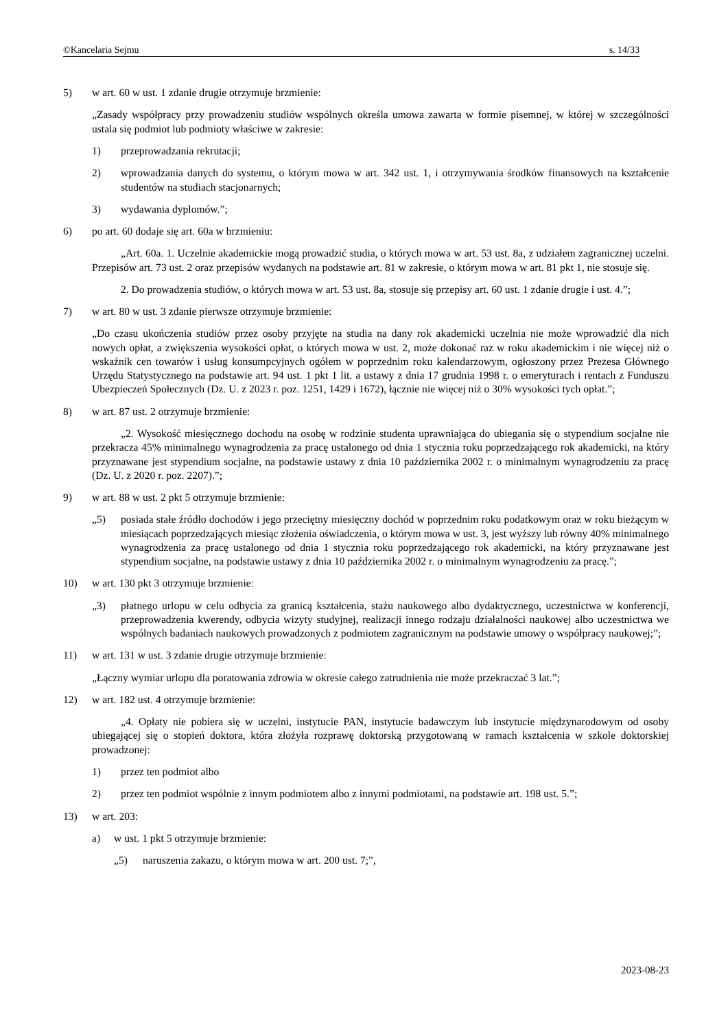©Kancelaria Sejmu s. 14/33
5) w art. 60 w ust. 1 zdanie drugie otrzymuje brzmienie:
„Zasady współpracy przy prowadzeniu studiów wspólnych określa umowa zawarta w formie pisemnej, w której w szczególności ustala się podmiot lub podmioty właściwe w zakresie:
1) przeprowadzania rekrutacji;
2) wprowadzania danych do systemu, o którym mowa w art. 342 ust. 1, i otrzymywania środków finansowych na kształcenie studentów na studiach stacjonarnych;
3) wydawania dyplomów.”;
6) po art. 60 dodaje się art. 60a w brzmieniu:
„Art. 60a. 1. Uczelnie akademickie mogą prowadzić studia, o których mowa w art. 53 ust. 8a, z udziałem zagranicznej uczelni. Przepisów art. 73 ust. 2 oraz przepisów wydanych na podstawie art. 81 w zakresie, o którym mowa w art. 81 pkt 1, nie stosuje się.
2. Do prowadzenia studiów, o których mowa w art. 53 ust. 8a, stosuje się przepisy art. 60 ust. 1 zdanie drugie i ust. 4.”;
7) w art. 80 w ust. 3 zdanie pierwsze otrzymuje brzmienie:
„Do czasu ukończenia studiów przez osoby przyjęte na studia na dany rok akademicki uczelnia nie może wprowadzić dla nich nowych opłat, a zwiększenia wysokości opłat, o których mowa w ust. 2, może dokonać raz w roku akademickim i nie więcej niż o wskaźnik cen towarów i usług konsumpcyjnych ogółem w poprzednim roku kalendarzowym, ogłoszony przez Prezesa Głównego Urzędu Statystycznego na podstawie art. 94 ust. 1 pkt 1 lit. a ustawy z dnia 17 grudnia 1998 r. o emeryturach i rentach z Funduszu Ubezpieczeń Społecznych (Dz. U. z 2023 r. poz. 1251, 1429 i 1672), łącznie nie więcej niż o 30% wysokości tych opłat.”;
8) w art. 87 ust. 2 otrzymuje brzmienie:
„2. Wysokość miesięcznego dochodu na osobę w rodzinie studenta uprawniająca do ubiegania się o stypendium socjalne nie przekracza 45% minimalnego wynagrodzenia za pracę ustalonego od dnia 1 stycznia roku poprzedzającego rok akademicki, na który przyznawane jest stypendium socjalne, na podstawie ustawy z dnia 10 października 2002 r. o minimalnym wynagrodzeniu za pracę (Dz. U. z 2020 r. poz. 2207).”;
9) w art. 88 w ust. 2 pkt 5 otrzymuje brzmienie:
„5) posiada stałe źródło dochodów i jego przeciętny miesięczny dochód w poprzednim roku podatkowym oraz w roku bieżącym w miesiącach poprzedzających miesiąc złożenia oświadczenia, o którym mowa w ust. 3, jest wyższy lub równy 40% minimalnego wynagrodzenia za pracę ustalonego od dnia 1 stycznia roku poprzedzającego rok akademicki, na który przyznawane jest stypendium socjalne, na podstawie ustawy z dnia 10 października 2002 r. o minimalnym wynagrodzeniu za pracę.”;
10) w art. 130 pkt 3 otrzymuje brzmienie:
„3) płatnego urlopu w celu odbycia za granicą kształcenia, stażu naukowego albo dydaktycznego, uczestnictwa w konferencji, przeprowadzenia kwerendy, odbycia wizyty studyjnej, realizacji innego rodzaju działalności naukowej albo uczestnictwa we wspólnych badaniach naukowych prowadzonych z podmiotem zagranicznym na podstawie umowy o współpracy naukowej;”;
11) w art. 131 w ust. 3 zdanie drugie otrzymuje brzmienie:
„Łączny wymiar urlopu dla poratowania zdrowia w okresie całego zatrudnienia nie może przekraczać 3 lat.”;
12) w art. 182 ust. 4 otrzymuje brzmienie:
„4. Opłaty nie pobiera się w uczelni, instytucie PAN, instytucie badawczym lub instytucie międzynarodowym od osoby ubiegającej się o stopień doktora, która złożyła rozprawę doktorską przygotowaną w ramach kształcenia w szkole doktorskiej prowadzonej:
1) przez ten podmiot albo
2) przez ten podmiot wspólnie z innym podmiotem albo z innymi podmiotami, na podstawie art. 198 ust. 5.”;
13) w art. 203:
a) w ust. 1 pkt 5 otrzymuje brzmienie:
„5) naruszenia zakazu, o którym mowa w art. 200 ust. 7;”,
2023-08-23